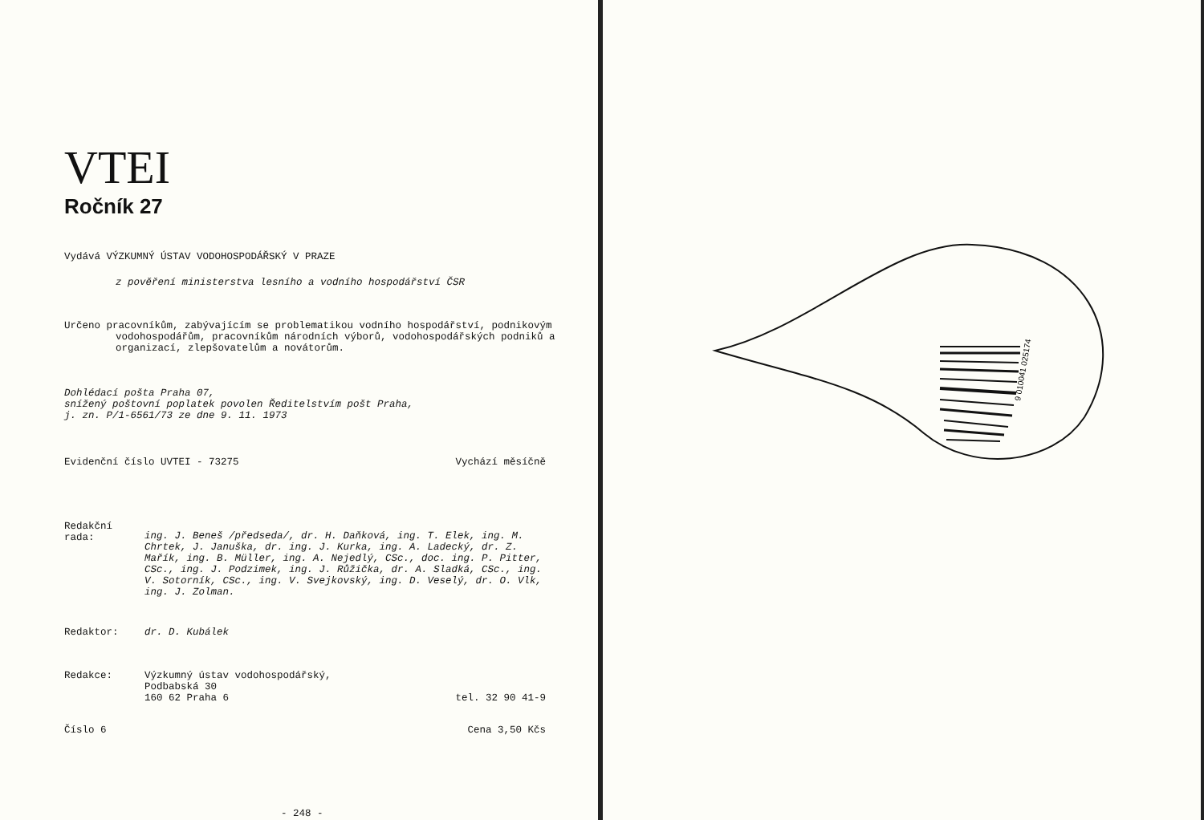VTEI
Ročník 27
Vydává VÝZKUMNÝ ÚSTAV VODOHOSPODÁŘSKÝ V PRAZE
z pověření ministerstva lesního a vodního hospodářství ČSR
Určeno pracovníkům, zabývajícím se problematikou vodního hospodářství, podnikovým vodohospodářům, pracovníkům národních výborů, vodohospodářských podniků a organizací, zlepšovatelům a novátorům.
Dohlédací pošta Praha 07,
snížený poštovní poplatek povolen Ředitelstvím pošt Praha,
j. zn. P/1-6561/73 ze dne 9. 11. 1973
Evidenční číslo UVTEI - 73275 Vychází měsíčně
Redakční rada: ing. J. Beneš /předseda/, dr. H. Daňková, ing. T. Elek, ing. M. Chrtek, J. Januška, dr. ing. J. Kurka, ing. A. Ladecký, dr. Z. Mařík, ing. B. Müller, ing. A. Nejedlý, CSc., doc. ing. P. Pitter, CSc., ing. J. Podzimek, ing. J. Růžička, dr. A. Sladká, CSc., ing. V. Sotorník, CSc., ing. V. Svejkovský, ing. D. Veselý, dr. O. Vlk, ing. J. Zolman.
Redaktor: dr. D. Kubálek
Redakce: Výzkumný ústav vodohospodářský,
Podbabská 30
160 62 Praha 6 tel. 32 90 41-9
Číslo 6 Cena 3,50 Kčs
- 248 -
9 010041 025174